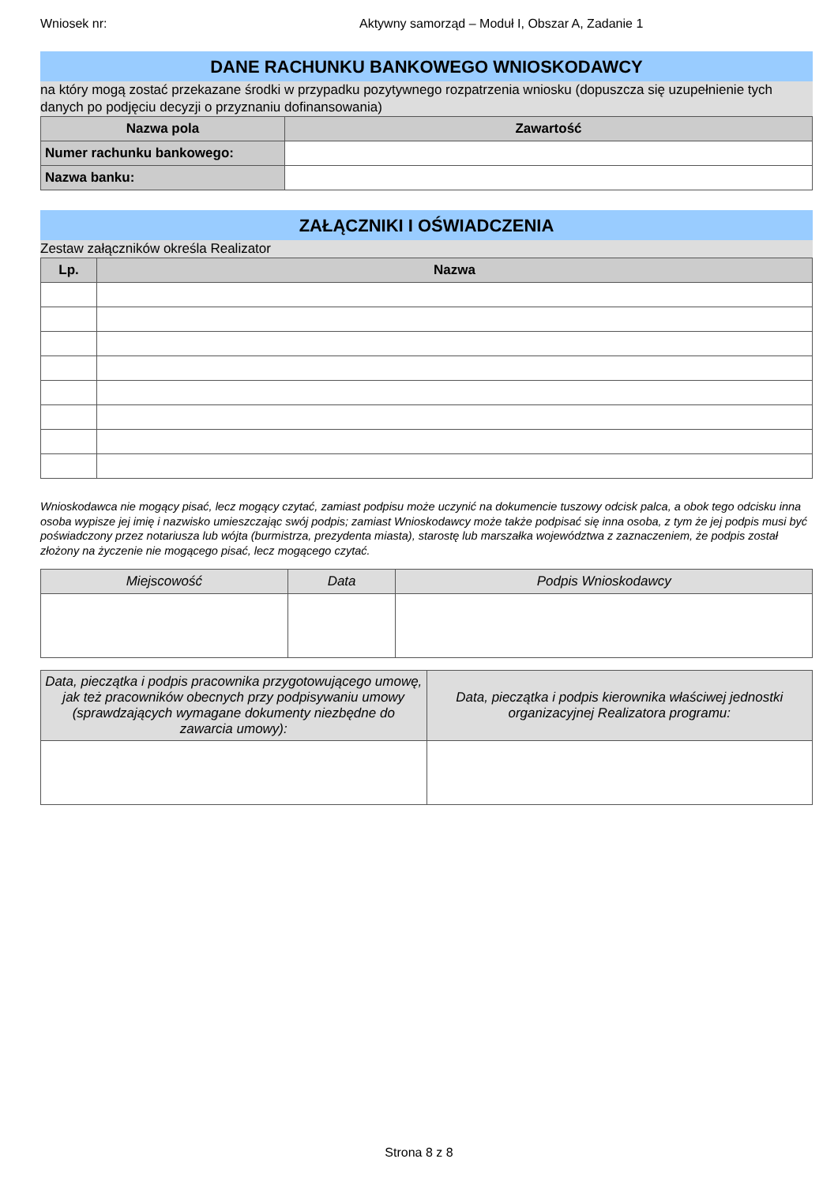Wniosek nr: Aktywny samorząd – Moduł I, Obszar A, Zadanie 1
DANE RACHUNKU BANKOWEGO WNIOSKODAWCY
na który mogą zostać przekazane środki w przypadku pozytywnego rozpatrzenia wniosku (dopuszcza się uzupełnienie tych danych po podjęciu decyzji o przyznaniu dofinansowania)
| Nazwa pola | Zawartość |
| --- | --- |
| Numer rachunku bankowego: | |
| Nazwa banku: | |
ZAŁĄCZNIKI I OŚWIADCZENIA
Zestaw załączników określa Realizator
| Lp. | Nazwa |
| --- | --- |
Wnioskodawca nie mogący pisać, lecz mogący czytać, zamiast podpisu może uczynić na dokumencie tuszowy odcisk palca, a obok tego odcisku inna osoba wypisze jej imię i nazwisko umieszczając swój podpis; zamiast Wnioskodawcy może także podpisać się inna osoba, z tym że jej podpis musi być poświadczony przez notariusza lub wójta (burmistrza, prezydenta miasta), starostę lub marszałka województwa z zaznaczeniem, że podpis został złożony na życzenie nie mogącego pisać, lecz mogącego czytać.
| Miejscowość | Data | Podpis Wnioskodawcy |
| --- | --- | --- |
| Data, pieczątka i podpis pracownika przygotowującego umowę, jak też pracowników obecnych przy podpisywaniu umowy (sprawdzających wymagane dokumenty niezbędne do zawarcia umowy): | Data, pieczątka i podpis kierownika właściwej jednostki organizacyjnej Realizatora programu: |
| --- | --- |
Strona 8 z 8